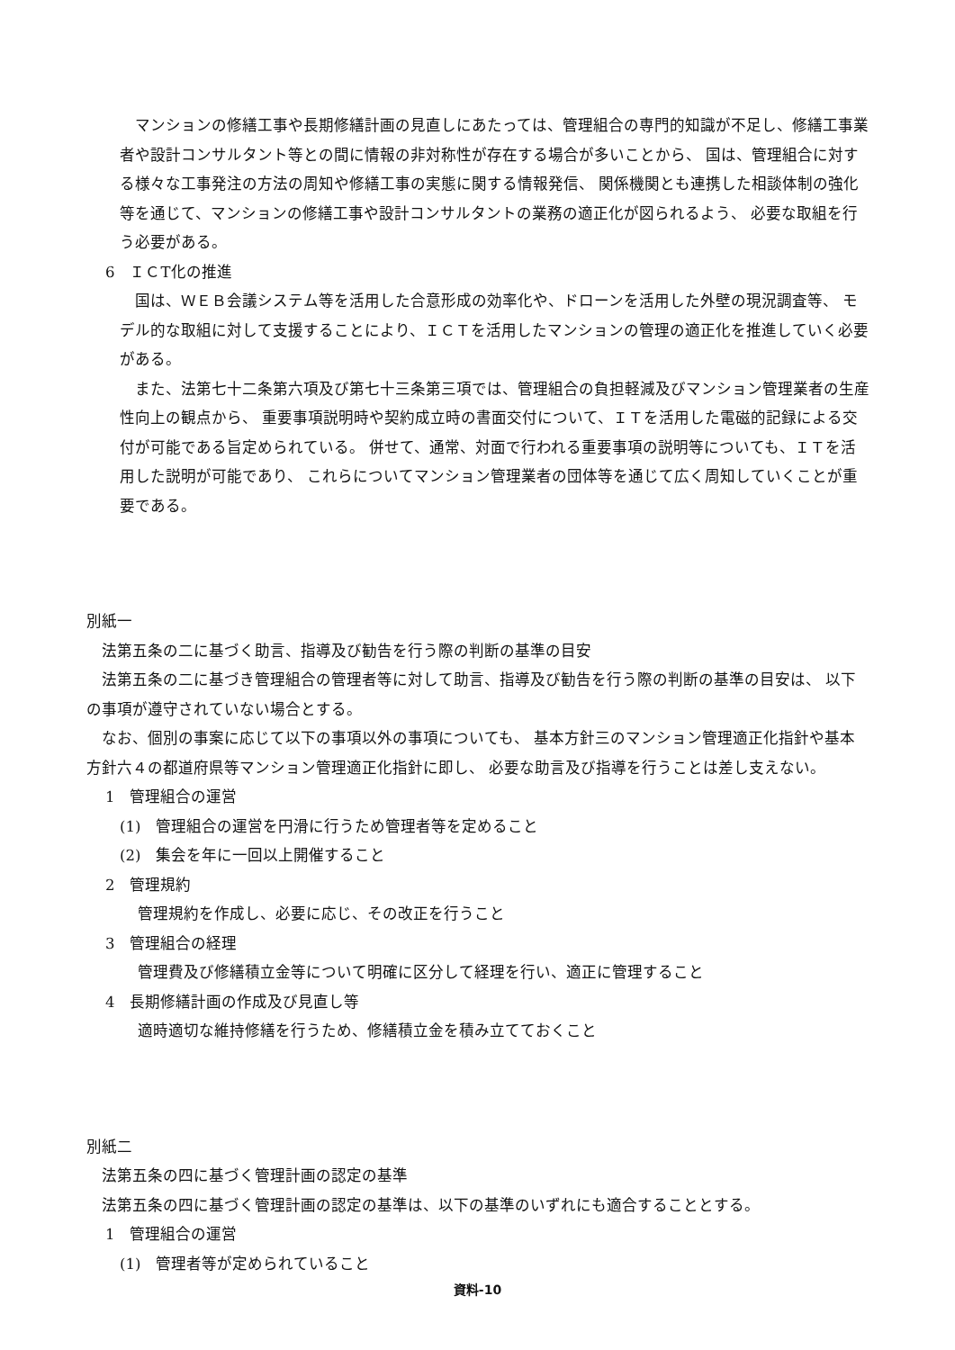マンションの修繕工事や長期修繕計画の見直しにあたっては、管理組合の専門的知識が不足し、修繕工事業者や設計コンサルタント等との間に情報の非対称性が存在する場合が多いことから、 国は、管理組合に対する様々な工事発注の方法の周知や修繕工事の実態に関する情報発信、 関係機関とも連携した相談体制の強化等を通じて、マンションの修繕工事や設計コンサルタントの業務の適正化が図られるよう、 必要な取組を行う必要がある。
6　ＩＣT化の推進
国は、ＷＥＢ会議システム等を活用した合意形成の効率化や、ドローンを活用した外壁の現況調査等、 モデル的な取組に対して支援することにより、ＩＣＴを活用したマンションの管理の適正化を推進していく必要がある。
また、法第七十二条第六項及び第七十三条第三項では、管理組合の負担軽減及びマンション管理業者の生産性向上の観点から、 重要事項説明時や契約成立時の書面交付について、ＩＴを活用した電磁的記録による交付が可能である旨定められている。 併せて、通常、対面で行われる重要事項の説明等についても、ＩＴを活用した説明が可能であり、 これらについてマンション管理業者の団体等を通じて広く周知していくことが重要である。
別紙一
法第五条の二に基づく助言、指導及び勧告を行う際の判断の基準の目安
法第五条の二に基づき管理組合の管理者等に対して助言、指導及び勧告を行う際の判断の基準の目安は、 以下の事項が遵守されていない場合とする。
なお、個別の事案に応じて以下の事項以外の事項についても、 基本方針三のマンション管理適正化指針や基本方針六４の都道府県等マンション管理適正化指針に即し、 必要な助言及び指導を行うことは差し支えない。
1　管理組合の運営
(1)　管理組合の運営を円滑に行うため管理者等を定めること
(2)　集会を年に一回以上開催すること
2　管理規約
管理規約を作成し、必要に応じ、その改正を行うこと
3　管理組合の経理
管理費及び修繕積立金等について明確に区分して経理を行い、適正に管理すること
4　長期修繕計画の作成及び見直し等
適時適切な維持修繕を行うため、修繕積立金を積み立てておくこと
別紙二
法第五条の四に基づく管理計画の認定の基準
法第五条の四に基づく管理計画の認定の基準は、以下の基準のいずれにも適合することとする。
1　管理組合の運営
(1)　管理者等が定められていること
資料-10